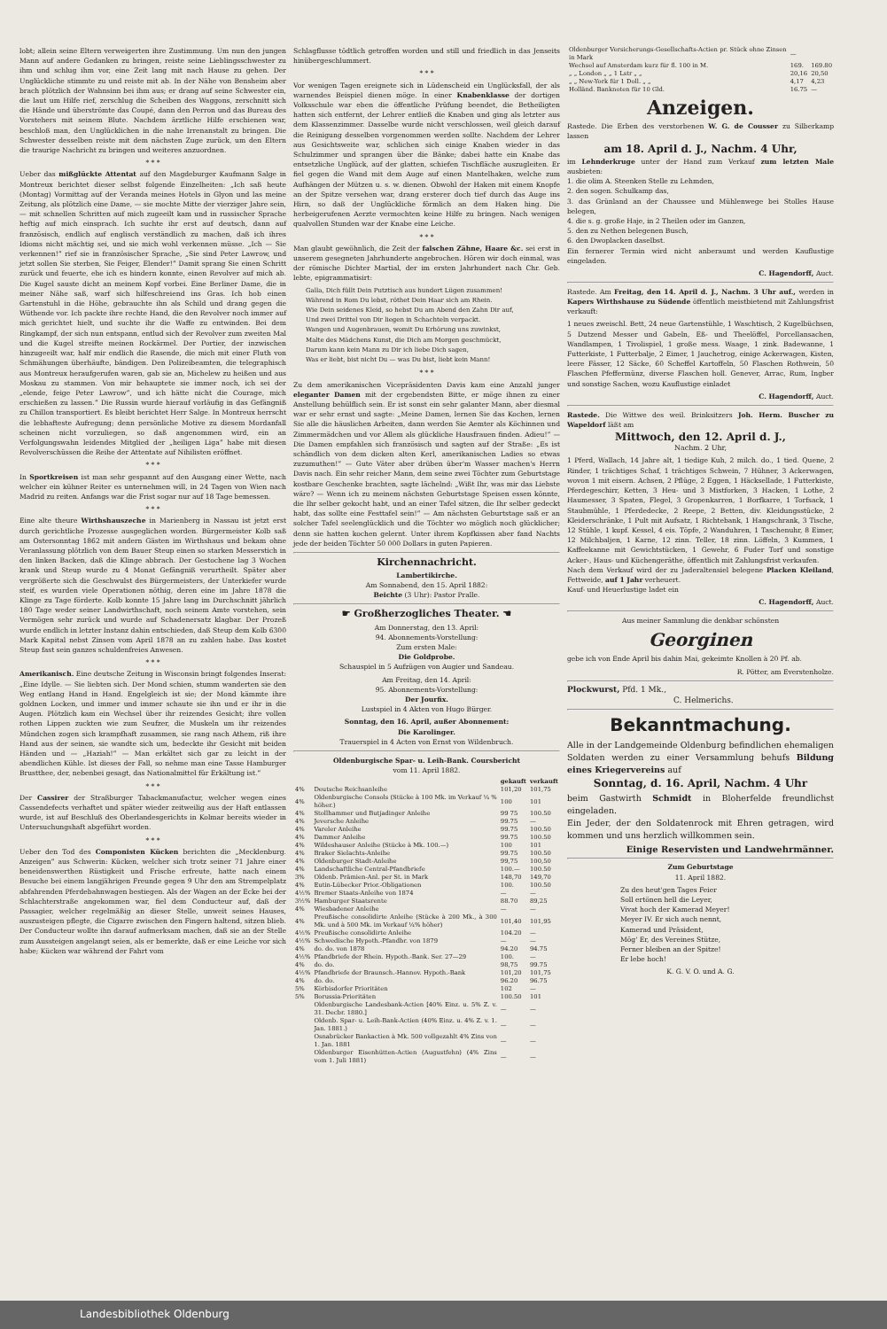lobt; allein seine Eltern verweigerten ihre Zustimmung. Um nun den jungen Mann auf andere Gedanken zu bringen, reiste seine Lieblingsschwester zu ihm und schlug ihm vor, eine Zeit lang mit nach Hause zu gehen. Der Unglückliche stimmte zu und reiste mit ab. In der Nähe von Bensheim aber brach plötzlich der Wahnsinn bei ihm aus; er drang auf seine Schwester ein, die laut um Hilfe rief, zerschlug die Scheiben des Waggons, zerschnitt sich die Hände und überströmte das Coupé, dann den Perron und das Bureau des Vorstehers mit seinem Blute. Nachdem ärztliche Hilfe erschienen war, beschloß man, den Unglücklichen in die nahe Irrenanstalt zu bringen. Die Schwester desselben reiste mit dem nächsten Zuge zurück, um den Eltern die traurige Nachricht zu bringen und weiteres anzuordnen.
* * *
Ueber das mißglückte Attentat auf den Magdeburger Kaufmann Salge in Montreux berichtet dieser selbst folgende Einzelheiten: „Ich saß heute (Montag) Vormittag auf der Veranda meines Hotels in Glyon und las meine Zeitung, als plötzlich eine Dame, — sie mochte Mitte der vierziger Jahre sein, — mit schnellen Schritten auf mich zugeeilt kam und in russischer Sprache heftig auf mich einsprach. Ich suchte ihr erst auf deutsch, dann auf französisch, endlich auf englisch verständlich zu machen, daß ich ihres Idioms nicht mächtig sei, und sie mich wohl verkennen müsse. „Ich — Sie verkennen!“ rief sie in französischer Sprache, „Sie sind Peter Lawrow, und jetzt sollen Sie sterben, Sie Feiger, Elender!“ Damit sprang Sie einen Schritt zurück und feuerte, ehe ich es hindern konnte, einen Revolver auf mich ab. Die Kugel sauste dicht an meinem Kopf vorbei. Eine Berliner Dame, die in meiner Nähe saß, warf sich hilfeschreiend ins Gras. Ich hob einen Gartenstuhl in die Höhe, gebrauchte ihn als Schild und drang gegen die Wüthende vor. Ich packte ihre rechte Hand, die den Revolver noch immer auf mich gerichtet hielt, und suchte ihr die Waffe zu entwinden. Bei dem Ringkampf, der sich nun entspann, entlud sich der Revolver zum zweiten Mal und die Kugel streifte meinen Rockärmel. Der Portier, der inzwischen hinzugeeilt war, half mir endlich die Rasende, die mich mit einer Fluth von Schmähungen überhäufte, bändigen. Den Polizeibeamten, die telegraphisch aus Montreux heraufgerufen waren, gab sie an, Michelew zu heißen und aus Moskau zu stammen. Von mir behauptete sie immer noch, ich sei der „elende, feige Peter Lawrow“, und ich hätte nicht die Courage, mich erschießen zu lassen.“ Die Russin wurde hierauf vorläufig in das Gefängniß zu Chillon transportiert. Es bleibt berichtet Herr Salge. In Montreux herrscht die lebhafteste Aufregung; denn persönliche Motive zu diesem Mordanfall scheinen nicht vorzuliegen, so daß angenommen wird, ein an Verfolgungswahn leidendes Mitglied der „heiligen Liga“ habe mit diesen Revolverschüssen die Reihe der Attentate auf Nihilisten eröffnet.
* * *
In Sportkreisen ist man sehr gespannt auf den Ausgang einer Wette, nach welcher ein kühner Reiter es unternehmen will, in 24 Tagen von Wien nach Madrid zu reiten. Anfangs war die Frist sogar nur auf 18 Tage bemessen.
* * *
Eine alte theure Wirthshauszeche in Marienberg in Nassau ist jetzt erst durch gerichtliche Prozesse ausgeglichen worden. Bürgermeister Kolb saß am Ostersonntag 1862 mit andern Gästen im Wirthshaus und bekam ohne Veranlassung plötzlich von dem Bauer Steup einen so starken Messerstich in den linken Backen, daß die Klinge abbrach. Der Gestochene lag 3 Wochen krank und Steup wurde zu 4 Monat Gefängniß verurtheilt. Später aber vergrößerte sich die Geschwulst des Bürgermeisters, der Unterkiefer wurde steif, es wurden viele Operationen nöthig, deren eine im Jahre 1878 die Klinge zu Tage förderte. Kolb konnte 15 Jahre lang im Durchschnitt jährlich 180 Tage weder seiner Landwirthschaft, noch seinem Amte vorstehen, sein Vermögen sehr zurück und wurde auf Schadenersatz klagbar. Der Prozeß wurde endlich in letzter Instanz dahin entschieden, daß Steup dem Kolb 6300 Mark Kapital nebst Zinsen vom April 1878 an zu zahlen habe. Das kostet Steup fast sein ganzes schuldenfreies Anwesen.
* * *
Amerikanisch. Eine deutsche Zeitung in Wisconsin bringt folgendes Inserat: „Eine Idylle. — Sie liebten sich. Der Mond schien, stumm wanderten sie den Weg entlang Hand in Hand. Engelgleich ist sie; der Mond kämmte ihre goldnen Locken, und immer und immer schaute sie ihn und er ihr in die Augen. Plötzlich kam ein Wechsel über ihr reizendes Gesicht; ihre vollen rothen Lippen zuckten wie zum Seufzer, die Muskeln um ihr reizendes Mündchen zogen sich krampfhaft zusammen, sie rang nach Athem, riß ihre Hand aus der seinen, sie wandte sich um, bedeckte ihr Gesicht mit beiden Händen und — „Haziah!“ — Man erkältet sich gar zu leicht in der abendlichen Kühle. Ist dieses der Fall, so nehme man eine Tasse Hamburger Brustthee, der, nebenbei gesagt, das Nationalmittel für Erkältung ist.“
* * *
Der Cassirer der Straßburger Tabackmanufactur, welcher wegen eines Cassendefects verhaftet und später wieder zeitweilig aus der Haft entlassen wurde, ist auf Beschluß des Oberlandesgerichts in Kolmar bereits wieder in Untersuchungshaft abgeführt worden.
* * *
Ueber den Tod des Componisten Kücken berichten die „Mecklenburg. Anzeigen“ aus Schwerin: Kücken, welcher sich trotz seiner 71 Jahre einer beneidenswerthen Rüstigkeit und Frische erfreute, hatte nach einem Besuche bei einem langjährigen Freunde gegen 9 Uhr den am Strempelplatz abfahrenden Pferdebahnwagen bestiegen. Als der Wagen an der Ecke bei der Schlachterstraße angekommen war, fiel dem Conducteur auf, daß der Passagier, welcher regelmäßig an dieser Stelle, unweit seines Hauses, auszusteigen pflegte, die Cigarre zwischen den Fingern haltend, sitzen blieb. Der Conducteur wollte ihn darauf aufmerksam machen, daß sie an der Stelle zum Aussteigen angelangt seien, als er bemerkte, daß er eine Leiche vor sich habe; Kücken war während der Fahrt vom
Schlagflusse tödtlich getroffen worden und still und friedlich in das Jenseits hinübergeschlummert.
* * *
Vor wenigen Tagen ereignete sich in Lüdenscheid ein Unglücksfall, der als warnendes Beispiel dienen möge. In einer Knabenklasse der dortigen Volksschule war eben die öffentliche Prüfung beendet, die Betheiligten hatten sich entfernt, der Lehrer entließ die Knaben und ging als letzter aus dem Klassenzimmer. Dasselbe wurde nicht verschlossen, weil gleich darauf die Reinigung desselben vorgenommen werden sollte. Nachdem der Lehrer aus Gesichtsweite war, schlichen sich einige Knaben wieder in das Schulzimmer und sprangen über die Bänke; dabei hatte ein Knabe das entsetzliche Unglück, auf der glatten, schiefen Tischfläche auszugleiten. Er fiel gegen die Wand mit dem Auge auf einen Mantelhaken, welche zum Aufhängen der Mützen u. s. w. dienen. Obwohl der Haken mit einem Knopfe an der Spitze versehen war, drang ersterer doch tief durch das Auge ins Hirn, so daß der Unglückliche förmlich an dem Haken hing. Die herbeigerufenen Aerzte vermochten keine Hilfe zu bringen. Nach wenigen qualvollen Stunden war der Knabe eine Leiche.
* * *
Man glaubt gewöhnlich, die Zeit der falschen Zähne, Haare &c. sei erst in unserem gesegneten Jahrhunderte angebrochen. Hören wir doch einmal, was der römische Dichter Martial, der im ersten Jahrhundert nach Chr. Geb. lebte, epigrammatisirt:
Galla, Dich füllt Dein Putztisch aus hundert Lügen zusammen!
Während in Rom Du lebst, röthet Dein Haar sich am Rhein.
Wie Dein seidenes Kleid, so hebst Du am Abend den Zahn Dir auf,
Und zwei Drittel von Dir liegen in Schachteln verpackt.
Wangen und Augenbrauen, womit Du Erhörung uns zuwinkst,
Malte des Mädchens Kunst, die Dich am Morgen geschmückt,
Darum kann kein Mann zu Dir ich liebe Dich sagen,
Was er liebt, bist nicht Du — was Du bist, liebt kein Mann!
* * *
Zu dem amerikanischen Vicepräsidenten Davis kam eine Anzahl junger eleganter Damen mit der ergebendsten Bitte, er möge ihnen zu einer Anstellung behülflich sein. Er ist sonst ein sehr galanter Mann, aber diesmal war er sehr ernst und sagte: „Meine Damen, lernen Sie das Kochen, lernen Sie alle die häuslichen Arbeiten, dann werden Sie Aemter als Köchinnen und Zimmermädchen und vor Allem als glückliche Hausfrauen finden. Adieu!“ — Die Damen empfahlen sich französisch und sagten auf der Straße: „Es ist schändlich von dem dicken alten Kerl, amerikanischen Ladies so etwas zuzumuthen!“ — Gute Väter aber drüben über'm Wasser machen's Herrn Davis nach. Ein sehr reicher Mann, dem seine zwei Töchter zum Geburtstage kostbare Geschenke brachten, sagte lächelnd: „Wißt Ihr, was mir das Liebste wäre? — Wenn ich zu meinem nächsten Geburtstage Speisen essen könnte, die Ihr selber gekocht habt, und an einer Tafel sitzen, die Ihr selber gedeckt habt, das sollte eine Festtafel sein!“ — Am nächsten Geburtstage saß er an solcher Tafel seelenglücklich und die Töchter wo möglich noch glücklicher; denn sie hatten kochen gelernt. Unter ihrem Kopfkissen aber fand Nachts jede der beiden Töchter 50 000 Dollars in guten Papieren.
Kirchennachricht.
Lambertikirche.
Am Sonnabend, den 15. April 1882:
Beichte (3 Uhr): Pastor Pralle.
☛ Großherzogliches Theater. ☚
Am Donnerstag, den 13. April:
94. Abonnements-Vorstellung:
Zum ersten Male:
Die Goldprobe.
Schauspiel in 5 Aufzügen von Augier und Sandeau.
Am Freitag, den 14. April:
95. Abonnements-Vorstellung:
Der Jourfix.
Lustspiel in 4 Akten von Hugo Bürger.
Sonntag, den 16. April, außer Abonnement:
Die Karolinger.
Trauerspiel in 4 Acten von Ernst von Wildenbruch.
Oldenburgische Spar- u. Leih-Bank. Coursbericht
vom 11. April 1882.
| | | gekauft | verkauft |
| --- | --- | --- | --- |
| 4% | Deutsche Reichsanleihe | 101,20 | 101,75 |
| 4% | Oldenburgische Consols (Stücke à 100 Mk. im Verkauf ¼ % höher.) | 100 | 101 |
| 4% | Stollhammer und Butjadinger Anleihe | 99 75 | 100.50 |
| 4% | Jeversche Anleihe | 99.75 | — |
| 4% | Vareler Anleihe | 99.75 | 100.50 |
| 4% | Dammer Anleihe | 99.75 | 100.50 |
| 4% | Wildeshauser Anleihe (Stücke à Mk. 100.—) | 100 | 101 |
| 4% | Braker Sielachts-Anleihe | 99.75 | 100.50 |
| 4% | Oldenburger Stadt-Anleihe | 99,75 | 100,50 |
| 4% | Landschaftliche Central-Pfandbriefe | 100.— | 100.50 |
| 3% | Oldenb. Prämien-Anl. per St. in Mark | 148,70 | 149,70 |
| 4% | Eutin-Lübecker Prior.-Obligationen | 100. | 100.50 |
| 4½% | Bremer Staats-Anleihe von 1874 | — | — |
| 3½% | Hamburger Staatsrente | 88.70 | 89,25 |
| 4% | Wiesbadener Anleihe | — | — |
| 4% | Preußische consolidirte Anleihe (Stücke à 200 Mk., à 300 Mk. und à 500 Mk. im Verkauf ¼% höher) | 101,40 | 101,95 |
| 4½% | Preußische consolidirte Anleihe | 104.20 | — |
| 4½% | Schwedische Hypoth.-Pfandbr. von 1879 | — | — |
| 4% | do. do. von 1878 | 94.20 | 94.75 |
| 4½% | Pfandbriefe der Rhein. Hypoth.-Bank. Ser. 27—29 | 100. | — |
| 4% | do. do. | 98,75 | 99.75 |
| 4½% | Pfandbriefe der Braunsch.-Hannov. Hypoth.-Bank | 101,20 | 101,75 |
| 4% | do. do. | 96.20 | 96.75 |
| 5% | Körbisdorfer Prioritäten | 102 | — |
| 5% | Borussia-Prioritäten | 100.50 | 101 |
| | Oldenburgische Landesbank-Actien [40% Einz. u. 5% Z. v. 31. Decbr. 1880.] | — | — |
| | Oldenb. Spar- u. Leih-Bank-Actien (40% Einz. u. 4% Z. v. 1. Jan. 1881.) | — | — |
| | Osnabrücker Bankactien à Mk. 500 vollgezahlt 4% Zins von 1. Jan. 1881 | — | — |
| | Oldenburger Eisenhütten-Actien (Augustfehn) (4% Zins vom 1. Juli 1881) | — | — |
| Oldenburger Versicherungs-Gesellschafts-Actien pr. Stück ohne Zinsen in Mark | — | |
| Wechsel auf Amsterdam kurz für fl. 100 in M. | 169. | 169.80 |
| „ „ London „ „ 1 Lstr „ „ | 20,16 | 20,50 |
| „ „ New-York für 1 Doll. „ „ | 4,17 | 4,23 |
| Holländ. Banknoten für 10 Gld. | 16.75 | — |
Anzeigen.
Rastede. Die Erben des verstorbenen W. G. de Cousser zu Silberkamp lassen
am 18. April d. J., Nachm. 4 Uhr,
im Lehnderkruge unter der Hand zum Verkauf zum letzten Male ausbieten:
1. die olim A. Steenken Stelle zu Lehmden,
2. den sogen. Schulkamp das,
3. das Grünland an der Chaussee und Mühlenwege bei Stolles Hause belegen,
4. die s. g. große Haje, in 2 Theilen oder im Ganzen,
5. den zu Nethen belegenen Busch,
6. den Dwoplacken daselbst.
Ein fernerer Termin wird nicht anberaumt und werden Kauflustige eingeladen.
C. Hagendorff, Auct.
Rastede. Am Freitag, den 14. April d. J., Nachm. 3 Uhr auf., werden in Kapers Wirthshause zu Südende öffentlich meistbietend mit Zahlungsfrist verkauft:
1 neues zweischl. Bett, 24 neue Gartenstühle, 1 Waschtisch, 2 Kugelbüchsen, 5 Dutzend Messer und Gabeln, Eß- und Theelöffel, Porcellansachen, Wandlampen, 1 Tivolispiel, 1 große mess. Waage, 1 zink. Badewanne, 1 Futterkiste, 1 Futterbalje, 2 Eimer, 1 Jauchetrog, einige Ackerwagen, Kisten, leere Fässer, 12 Säcke, 60 Scheffel Kartoffeln, 50 Flaschen Rothwein, 50 Flaschen Pfeffermünz, diverse Flaschen holl. Genever, Arrac, Rum, Ingber und sonstige Sachen, wozu Kauflustige einladet
C. Hagendorff, Auct.
Rastede. Die Wittwe des weil. Brinksitzers Joh. Herm. Buscher zu Wapeldorf läßt am
Mittwoch, den 12. April d. J.,
Nachm. 2 Uhr,
1 Pferd, Wallach, 14 Jahre alt, 1 tiedige Kuh, 2 milch. do., 1 tied. Quene, 2 Rinder, 1 trächtiges Schaf, 1 trächtiges Schwein, 7 Hühner, 3 Ackerwagen, wovon 1 mit eisern. Achsen, 2 Pflüge, 2 Eggen, 1 Häcksellade, 1 Futterkiste, Pferdegeschirr, Ketten, 3 Heu- und 3 Mistforken, 3 Hacken, 1 Lothe, 2 Haumesser, 3 Spaten, Flegel, 3 Gropenkarren, 1 Borfkarre, 1 Torfsack, 1 Staubmühle, 1 Pferdedecke, 2 Reepe, 2 Betten, div. Kleidungsstücke, 2 Kleiderschränke, 1 Pult mit Aufsatz, 1 Richtebank, 1 Hangschrank, 3 Tische, 12 Stühle, 1 kupf. Kessel, 4 eis. Töpfe, 2 Wanduhren, 1 Taschenuhr, 8 Eimer, 12 Milchbaljen, 1 Karne, 12 zinn. Teller, 18 zinn. Löffeln, 3 Kummen, 1 Kaffeekanne mit Gewichtstücken, 1 Gewehr, 6 Fuder Torf und sonstige Acker-, Haus- und Küchengeräthe, öffentlich mit Zahlungsfrist verkaufen.
Nach dem Verkauf wird der zu Jaderaltensiel belegene Placken Kleiland, Fettweide, auf 1 Jahr verheuert.
Kauf- und Heuerlustige ladet ein
C. Hagendorff, Auct.
Aus meiner Sammlung die denkbar schönsten
Georginen
gebe ich von Ende April bis dahin Mai, gekeimte Knollen à 20 Pf. ab.
R. Pötter, am Everstenholze.
Plockwurst, Pfd. 1 Mk.,
C. Helmerichs.
Bekanntmachung.
Alle in der Landgemeinde Oldenburg befindlichen ehemaligen Soldaten werden zu einer Versammlung behufs Bildung eines Kriegervereins auf
Sonntag, d. 16. April, Nachm. 4 Uhr
beim Gastwirth Schmidt in Bloherfelde freundlichst eingeladen.
Ein Jeder, der den Soldatenrock mit Ehren getragen, wird kommen und uns herzlich willkommen sein.
Einige Reservisten und Landwehrmänner.
Zum Geburtstage
11. April 1882.
Zu des heut'gen Tages Feier
Soll ertönen hell die Leyer,
Vivat hoch der Kamerad Meyer!
Meyer IV. Er sich auch nennt,
Kamerad und Präsident,
Mög' Er, des Vereines Stütze,
Ferner bleiben an der Spitze!
Er lebe hoch!
K. G. V. O. und A. G.
Landesbibliothek Oldenburg